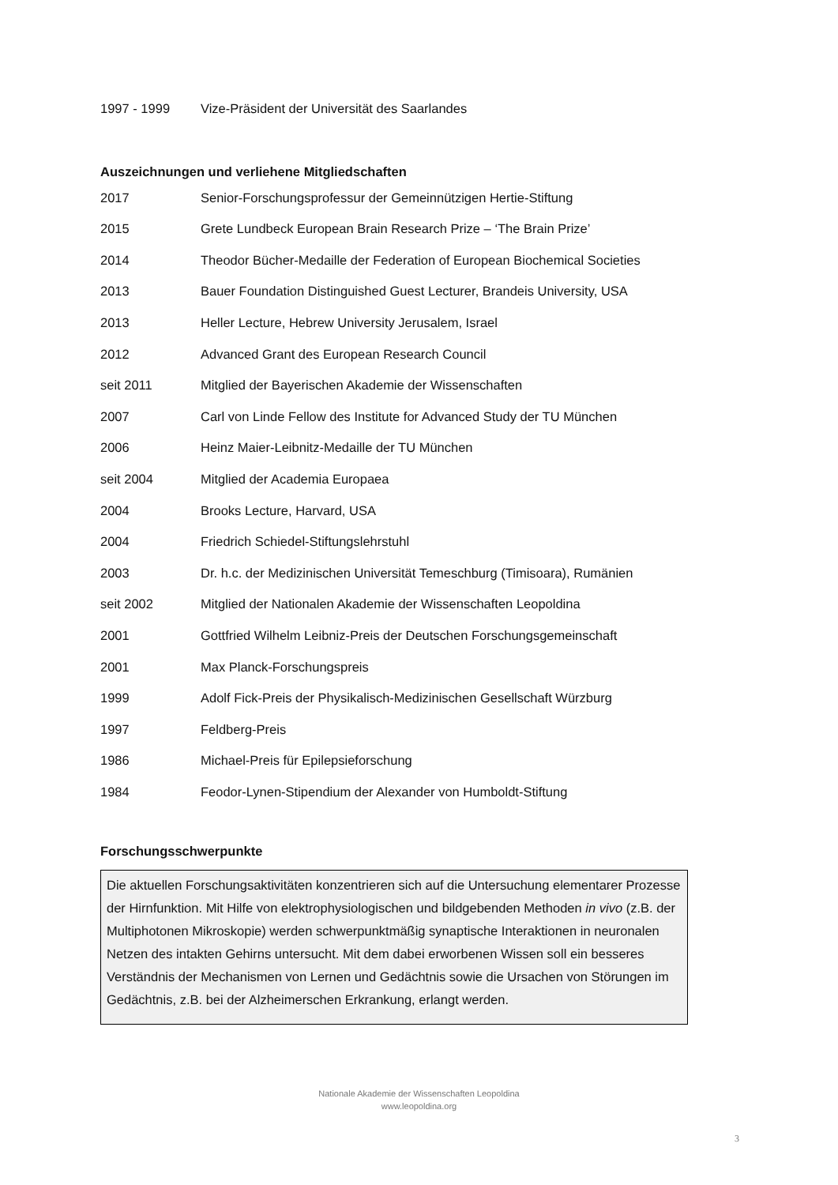| 1997 - 1999 | Vize-Präsident der Universität des Saarlandes |
Auszeichnungen und verliehene Mitgliedschaften
| 2017 | Senior-Forschungsprofessur der Gemeinnützigen Hertie-Stiftung |
| 2015 | Grete Lundbeck European Brain Research Prize – ‘The Brain Prize’ |
| 2014 | Theodor Bücher-Medaille der Federation of European Biochemical Societies |
| 2013 | Bauer Foundation Distinguished Guest Lecturer, Brandeis University, USA |
| 2013 | Heller Lecture, Hebrew University Jerusalem, Israel |
| 2012 | Advanced Grant des European Research Council |
| seit 2011 | Mitglied der Bayerischen Akademie der Wissenschaften |
| 2007 | Carl von Linde Fellow des Institute for Advanced Study der TU München |
| 2006 | Heinz Maier-Leibnitz-Medaille der TU München |
| seit 2004 | Mitglied der Academia Europaea |
| 2004 | Brooks Lecture, Harvard, USA |
| 2004 | Friedrich Schiedel-Stiftungslehrstuhl |
| 2003 | Dr. h.c. der Medizinischen Universität Temeschburg (Timisoara), Rumänien |
| seit 2002 | Mitglied der Nationalen Akademie der Wissenschaften Leopoldina |
| 2001 | Gottfried Wilhelm Leibniz-Preis der Deutschen Forschungsgemeinschaft |
| 2001 | Max Planck-Forschungspreis |
| 1999 | Adolf Fick-Preis der Physikalisch-Medizinischen Gesellschaft Würzburg |
| 1997 | Feldberg-Preis |
| 1986 | Michael-Preis für Epilepsieforschung |
| 1984 | Feodor-Lynen-Stipendium der Alexander von Humboldt-Stiftung |
Forschungsschwerpunkte
Die aktuellen Forschungsaktivitäten konzentrieren sich auf die Untersuchung elementarer Prozesse der Hirnfunktion. Mit Hilfe von elektrophysiologischen und bildgebenden Methoden in vivo (z.B. der Multiphotonen Mikroskopie) werden schwerpunktmäßig synaptische Interaktionen in neuronalen Netzen des intakten Gehirns untersucht. Mit dem dabei erworbenen Wissen soll ein besseres Verständnis der Mechanismen von Lernen und Gedächtnis sowie die Ursachen von Störungen im Gedächtnis, z.B. bei der Alzheimerschen Erkrankung, erlangt werden.
Nationale Akademie der Wissenschaften Leopoldina
www.leopoldina.org
3